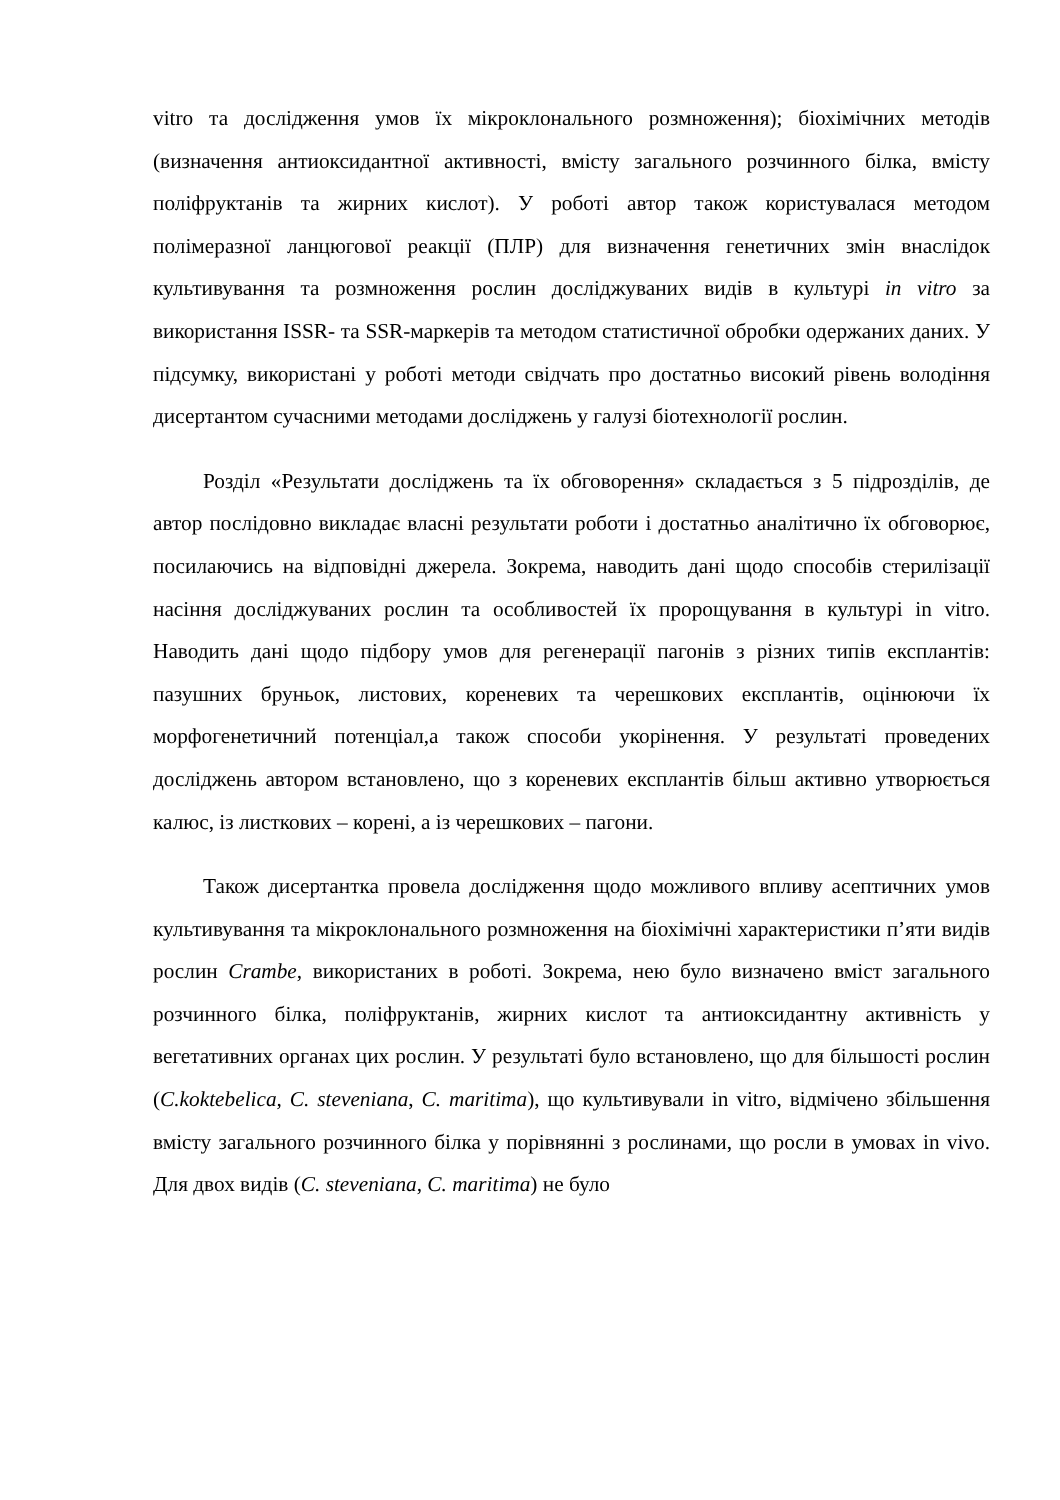vitro та дослідження умов їх мікроклонального розмноження); біохімічних методів (визначення антиоксидантної активності, вмісту загального розчинного білка, вмісту поліфруктанів та жирних кислот). У роботі автор також користувалася методом полімеразної ланцюгової реакції (ПЛР) для визначення генетичних змін внаслідок культивування та розмноження рослин досліджуваних видів в культурі in vitro за використання ISSR- та SSR-маркерів та методом статистичної обробки одержаних даних. У підсумку, використані у роботі методи свідчать про достатньо високий рівень володіння дисертантом сучасними методами досліджень у галузі біотехнології рослин.
Розділ «Результати досліджень та їх обговорення» складається з 5 підрозділів, де автор послідовно викладає власні результати роботи і достатньо аналітично їх обговорює, посилаючись на відповідні джерела. Зокрема, наводить дані щодо способів стерилізації насіння досліджуваних рослин та особливостей їх пророщування в культурі in vitro. Наводить дані щодо підбору умов для регенерації пагонів з різних типів експлантів: пазушних бруньок, листових, кореневих та черешкових експлантів, оцінюючи їх морфогенетичний потенціал,а також способи укорінення. У результаті проведених досліджень автором встановлено, що з кореневих експлантів більш активно утворюється калюс, із листкових – корені, а із черешкових – пагони.
Також дисертантка провела дослідження щодо можливого впливу асептичних умов культивування та мікроклонального розмноження на біохімічні характеристики п’яти видів рослин Crambe, використаних в роботі. Зокрема, нею було визначено вміст загального розчинного білка, поліфруктанів, жирних кислот та антиоксидантну активність у вегетативних органах цих рослин. У результаті було встановлено, що для більшості рослин (C.koktebelica, C. steveniana, C. maritima), що культивували in vitro, відмічено збільшення вмісту загального розчинного білка у порівнянні з рослинами, що росли в умовах in vivo. Для двох видів (C. steveniana, C. maritima) не було